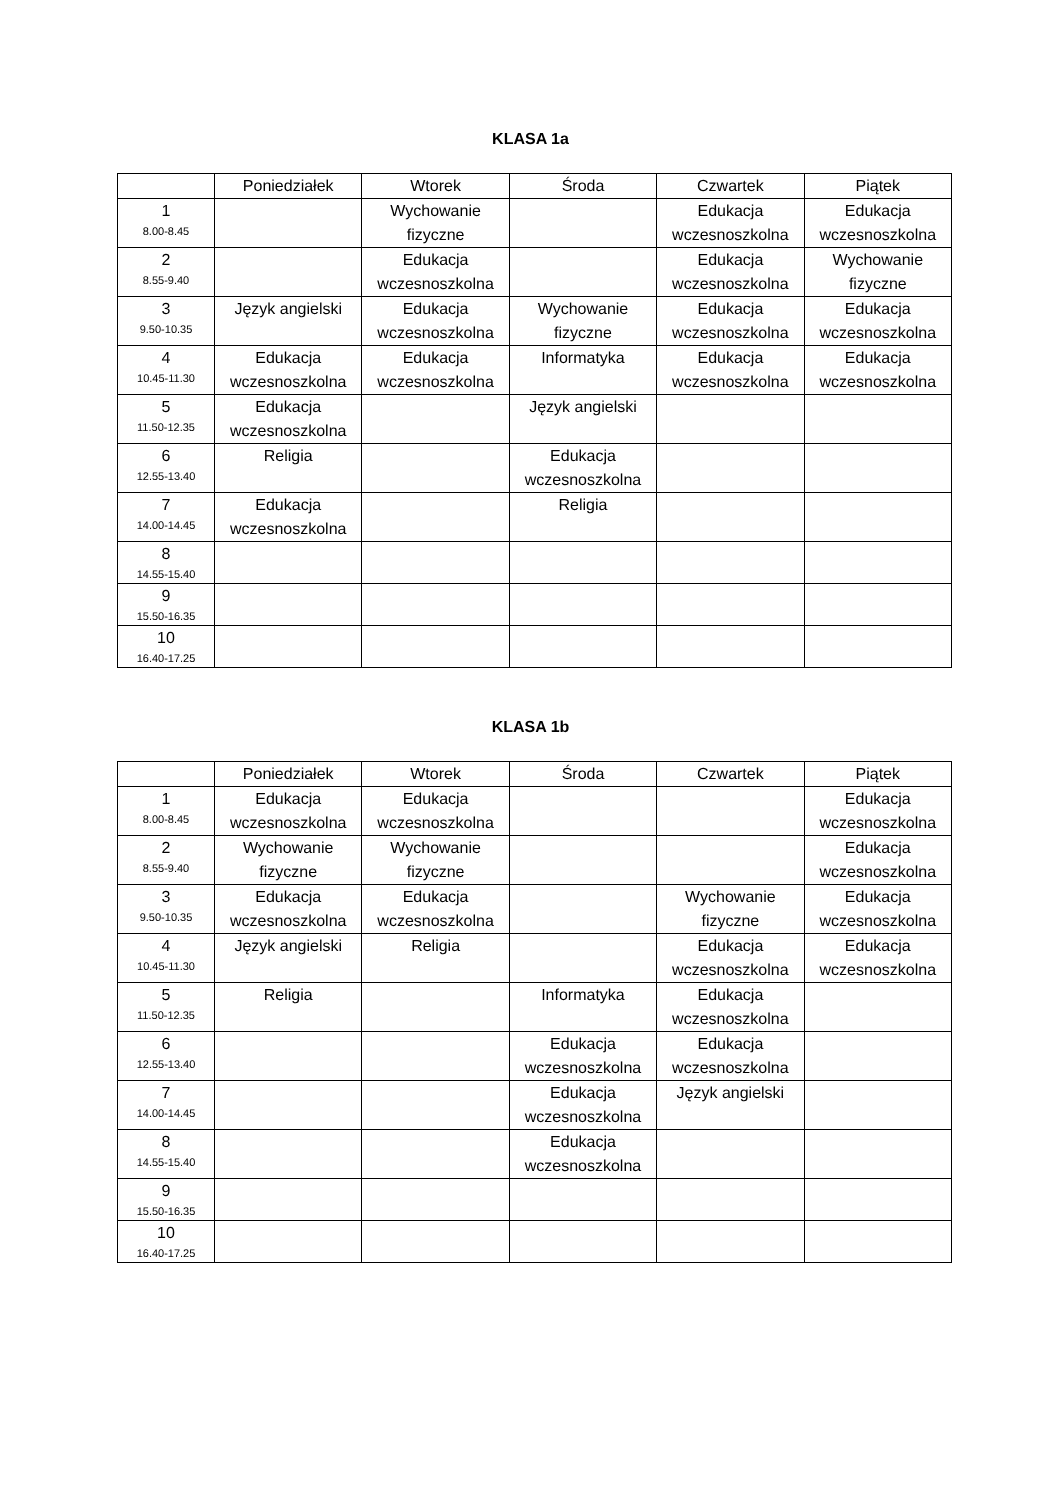KLASA 1a
| | Poniedziałek | Wtorek | Środa | Czwartek | Piątek |
| --- | --- | --- | --- | --- | --- |
| 1 8.00-8.45 | | Wychowanie fizyczne | | Edukacja wczesnoszkolna | Edukacja wczesnoszkolna |
| 2 8.55-9.40 | | Edukacja wczesnoszkolna | | Edukacja wczesnoszkolna | Wychowanie fizyczne |
| 3 9.50-10.35 | Język angielski | Edukacja wczesnoszkolna | Wychowanie fizyczne | Edukacja wczesnoszkolna | Edukacja wczesnoszkolna |
| 4 10.45-11.30 | Edukacja wczesnoszkolna | Edukacja wczesnoszkolna | Informatyka | Edukacja wczesnoszkolna | Edukacja wczesnoszkolna |
| 5 11.50-12.35 | Edukacja wczesnoszkolna | | Język angielski | | |
| 6 12.55-13.40 | Religia | | Edukacja wczesnoszkolna | | |
| 7 14.00-14.45 | Edukacja wczesnoszkolna | | Religia | | |
| 8 14.55-15.40 | | | | | |
| 9 15.50-16.35 | | | | | |
| 10 16.40-17.25 | | | | | |
KLASA 1b
| | Poniedziałek | Wtorek | Środa | Czwartek | Piątek |
| --- | --- | --- | --- | --- | --- |
| 1 8.00-8.45 | Edukacja wczesnoszkolna | Edukacja wczesnoszkolna | | | Edukacja wczesnoszkolna |
| 2 8.55-9.40 | Wychowanie fizyczne | Wychowanie fizyczne | | | Edukacja wczesnoszkolna |
| 3 9.50-10.35 | Edukacja wczesnoszkolna | Edukacja wczesnoszkolna | | Wychowanie fizyczne | Edukacja wczesnoszkolna |
| 4 10.45-11.30 | Język angielski | Religia | | Edukacja wczesnoszkolna | Edukacja wczesnoszkolna |
| 5 11.50-12.35 | Religia | | Informatyka | Edukacja wczesnoszkolna | |
| 6 12.55-13.40 | | | Edukacja wczesnoszkolna | Edukacja wczesnoszkolna | |
| 7 14.00-14.45 | | | Edukacja wczesnoszkolna | Język angielski | |
| 8 14.55-15.40 | | | Edukacja wczesnoszkolna | | |
| 9 15.50-16.35 | | | | | |
| 10 16.40-17.25 | | | | | |